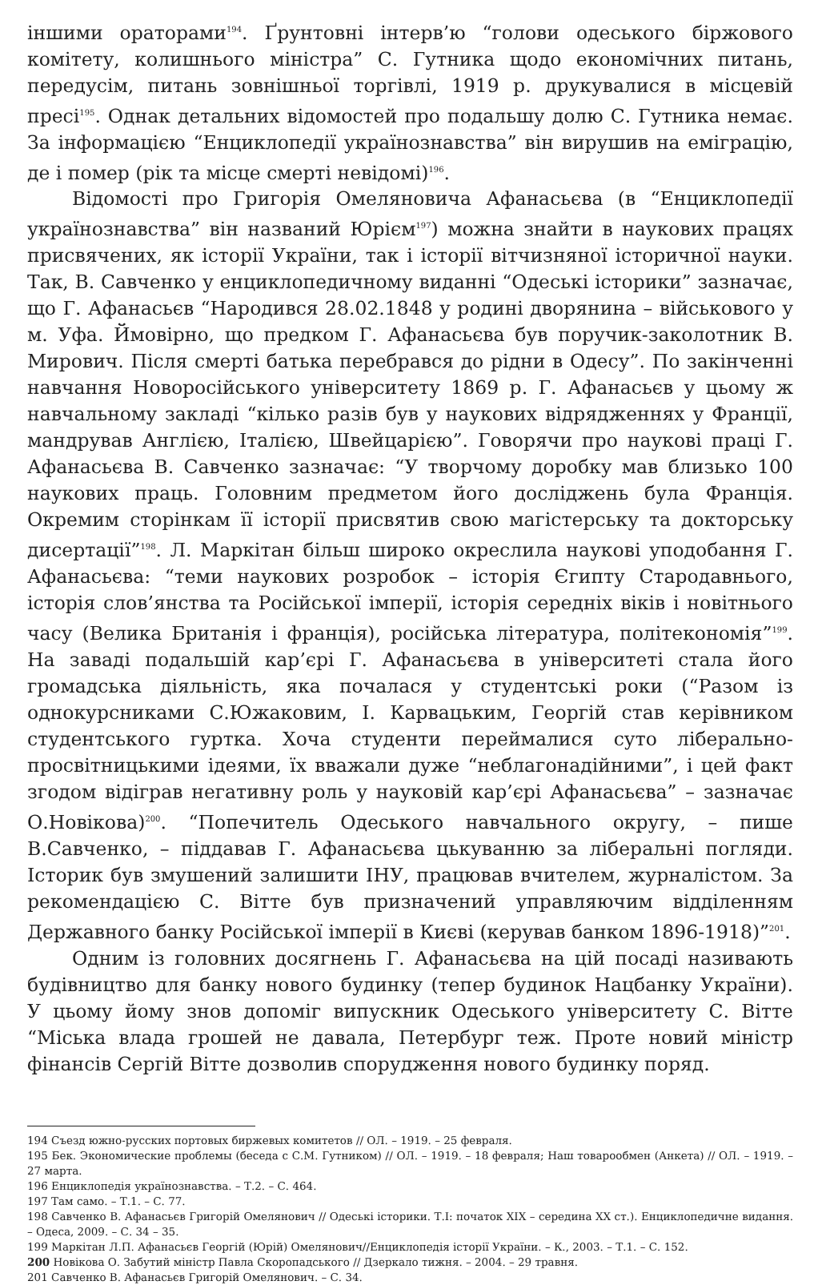іншими ораторами<sup>194</sup>. Ґрунтовні інтерв’ю “голови одеського біржового комітету, колишнього міністра” С. Гутника щодо економічних питань, передусім, питань зовнішньої торгівлі, 1919 р. друкувалися в місцевій пресі<sup>195</sup>. Однак детальних відомостей про подальшу долю С. Гутника немає. За інформацією “Енциклопедії українознавства” він вирушив на еміграцію, де і помер (рік та місце смерті невідомі)<sup>196</sup>.
Відомості про Григорія Омеляновича Афанасьєва (в “Енциклопедії українознавства” він названий Юрієм<sup>197</sup>) можна знайти в наукових працях присвячених, як історії України, так і історії вітчизняної історичної науки. Так, В. Савченко у енциклопедичному виданні “Одеські історики” зазначає, що Г. Афанасьєв “Народився 28.02.1848 у родині дворянина – військового у м. Уфа. Ймовірно, що предком Г. Афанасьєва був поручик-заколотник В. Мирович. Після смерті батька перебрався до рідни в Одесу”. По закінченні навчання Новоросійського університету 1869 р. Г. Афанасьєв у цьому ж навчальному закладі “кілько разів був у наукових відрядженнях у Франції, мандрував Англією, Італією, Швейцарією”. Говорячи про наукові праці Г. Афанасьєва В. Савченко зазначає: “У творчому доробку мав близько 100 наукових праць. Головним предметом його досліджень була Франція. Окремим сторінкам її історії присвятив свою магістерську та докторську дисертації”<sup>198</sup>. Л. Маркітан більш широко окреслила наукові уподобання Г. Афанасьєва: “теми наукових розробок – історія Єгипту Стародавнього, історія слов’янства та Російської імперії, історія середніх віків і новітнього часу (Велика Британія і франція), російська література, політекономія”<sup>199</sup>. На заваді подальшій кар’єрі Г. Афанасьєва в університеті стала його громадська діяльність, яка почалася у студентські роки (“Разом із однокурсниками С.Южаковим, І. Карвацьким, Георгій став керівником студентського гуртка. Хоча студенти переймалися суто ліберально-просвітницькими ідеями, їх вважали дуже “неблагонадійними”, і цей факт згодом відіграв негативну роль у науковій кар’єрі Афанасьєва” – зазначає О.Новікова)<sup>200</sup>. “Попечитель Одеського навчального округу, – пише В.Савченко, – піддавав Г. Афанасьєва цькуванню за ліберальні погляди. Історик був змушений залишити ІНУ, працював вчителем, журналістом. За рекомендацією С. Вітте був призначений управляючим відділенням Державного банку Російської імперії в Києві (керував банком 1896-1918)”<sup>201</sup>.
Одним із головних досягнень Г. Афанасьєва на цій посаді називають будівництво для банку нового будинку (тепер будинок Нацбанку України). У цьому йому знов допоміг випускник Одеського університету С. Вітте “Міська влада грошей не давала, Петербург теж. Проте новий міністр фінансів Сергій Вітте дозволив спорудження нового будинку поряд.
194 Съезд южно-русских портовых биржевых комитетов // ОЛ. – 1919. – 25 февраля.
195 Бек. Экономические проблемы (беседа с С.М. Гутником) // ОЛ. – 1919. – 18 февраля; Наш товарообмен (Анкета) // ОЛ. – 1919. – 27 марта.
196 Енциклопедія українознавства. – Т.2. – С. 464.
197 Там само. – Т.1. – С. 77.
198 Савченко В. Афанасьєв Григорій Омелянович // Одеські історики. Т.І: початок ХІХ – середина ХХ ст.). Енциклопедичне видання. – Одеса, 2009. – С. 34 – 35.
199 Маркітан Л.П. Афанасьєв Георгій (Юрій) Омелянович//Енциклопедія історії України. – К., 2003. – Т.1. – С. 152.
200 Новікова О. Забутий міністр Павла Скоропадського // Дзеркало тижня. – 2004. – 29 травня.
201 Савченко В. Афанасьєв Григорій Омелянович. – С. 34.